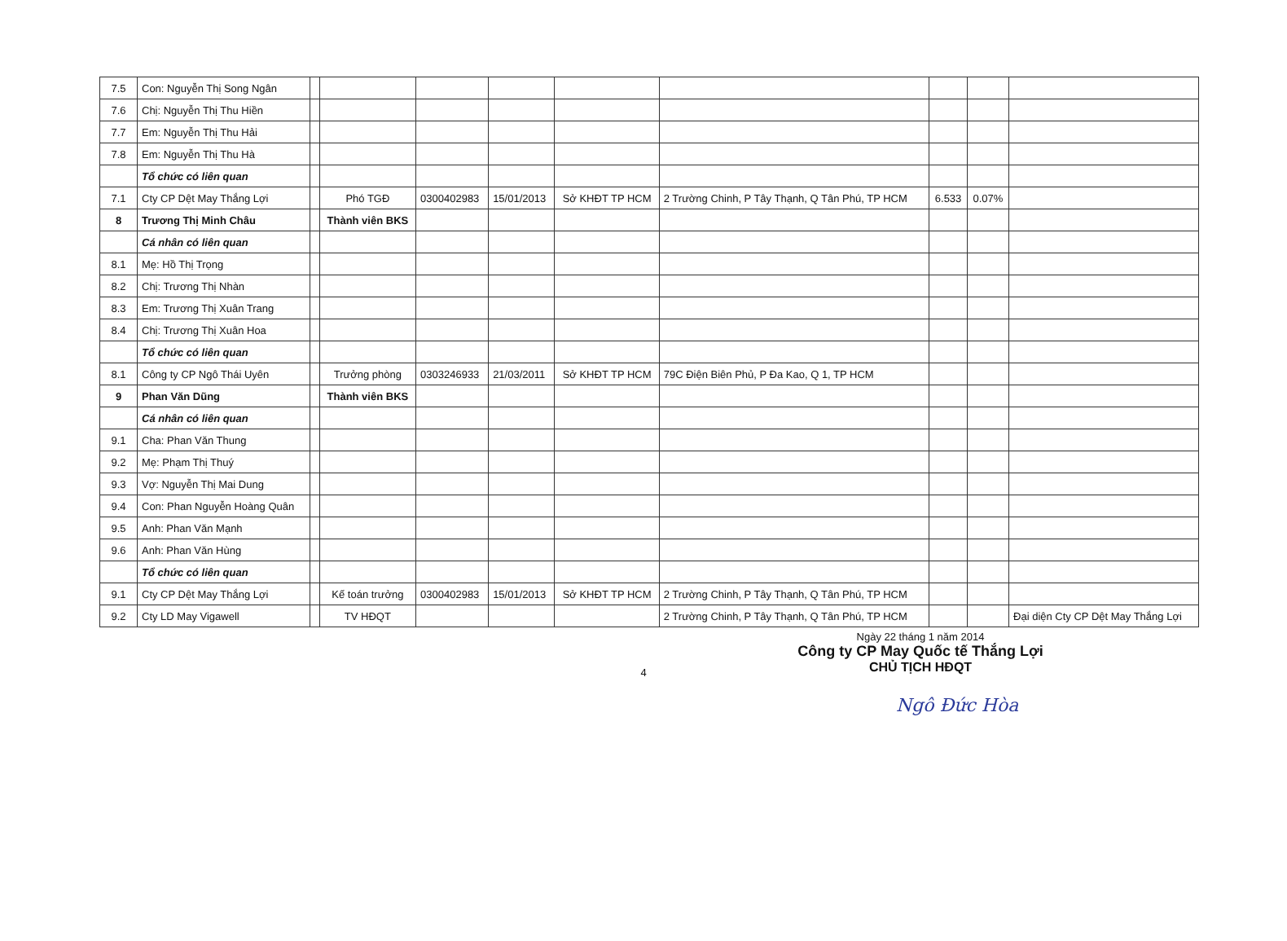| 7.5 | Con: Nguyễn Thị Song Ngân | | | | | | | | | |
| 7.6 | Chị: Nguyễn Thị Thu Hiền | | | | | | | | | |
| 7.7 | Em: Nguyễn Thị Thu Hải | | | | | | | | | |
| 7.8 | Em: Nguyễn Thị Thu Hà | | | | | | | | | |
| | Tổ chức có liên quan | | | | | | | | | |
| 7.1 | Cty CP Dệt May Thắng Lợi | | Phó TGĐ | 0300402983 | 15/01/2013 | Sở KHĐT TP HCM | 2 Trường Chinh, P Tây Thạnh, Q Tân Phú, TP HCM | 6.533 | 0.07% | |
| 8 | Trương Thị Minh Châu | | Thành viên BKS | | | | | | | |
| | Cá nhân có liên quan | | | | | | | | | |
| 8.1 | Mẹ: Hồ Thị Trọng | | | | | | | | | |
| 8.2 | Chị: Trương Thị Nhàn | | | | | | | | | |
| 8.3 | Em: Trương Thị Xuân Trang | | | | | | | | | |
| 8.4 | Chị: Trương Thị Xuân Hoa | | | | | | | | | |
| | Tổ chức có liên quan | | | | | | | | | |
| 8.1 | Công ty CP Ngô Thái Uyên | | Trưởng phòng | 0303246933 | 21/03/2011 | Sở KHĐT TP HCM | 79C Điện Biên Phủ, P Đa Kao, Q 1, TP HCM | | | |
| 9 | Phan Văn Dũng | | Thành viên BKS | | | | | | | |
| | Cá nhân có liên quan | | | | | | | | | |
| 9.1 | Cha: Phan Văn Thung | | | | | | | | | |
| 9.2 | Mẹ: Phạm Thị Thuý | | | | | | | | | |
| 9.3 | Vợ: Nguyễn Thị Mai Dung | | | | | | | | | |
| 9.4 | Con: Phan Nguyễn Hoàng Quân | | | | | | | | | |
| 9.5 | Anh: Phan Văn Mạnh | | | | | | | | | |
| 9.6 | Anh: Phan Văn Hùng | | | | | | | | | |
| | Tổ chức có liên quan | | | | | | | | | |
| 9.1 | Cty CP Dệt May Thắng Lợi | | Kế toán trưởng | 0300402983 | 15/01/2013 | Sở KHĐT TP HCM | 2 Trường Chinh, P Tây Thạnh, Q Tân Phú, TP HCM | | | |
| 9.2 | Cty LD May Vigawell | | TV HĐQT | | | | 2 Trường Chinh, P Tây Thạnh, Q Tân Phú, TP HCM | | | Đại diện Cty CP Dệt May Thắng Lợi |
Ngày 22 tháng 1 năm 2014
Công ty CP May Quốc tế Thắng Lợi
CHỦ TỊCH HĐQT
Ngô Đức Hòa
4